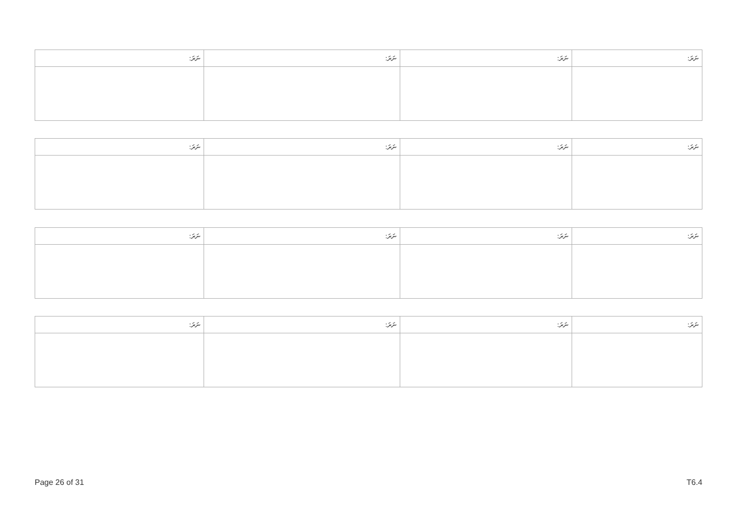| ނަރަ: | ނަރަ: | ނަރަ: | ނަރަ: |
| --- | --- | --- | --- |
| ނަރަ: | ނަރަ: | ނަރަ: | ނަރަ: |
| --- | --- | --- | --- |
| ނަރަ: | ނަރަ: | ނަރަ: | ނަރަ: |
| --- | --- | --- | --- |
| ނަރަ: | ނަރަ: | ނަރަ: | ނަރަ: |
| --- | --- | --- | --- |
Page 26 of 31 T6.4